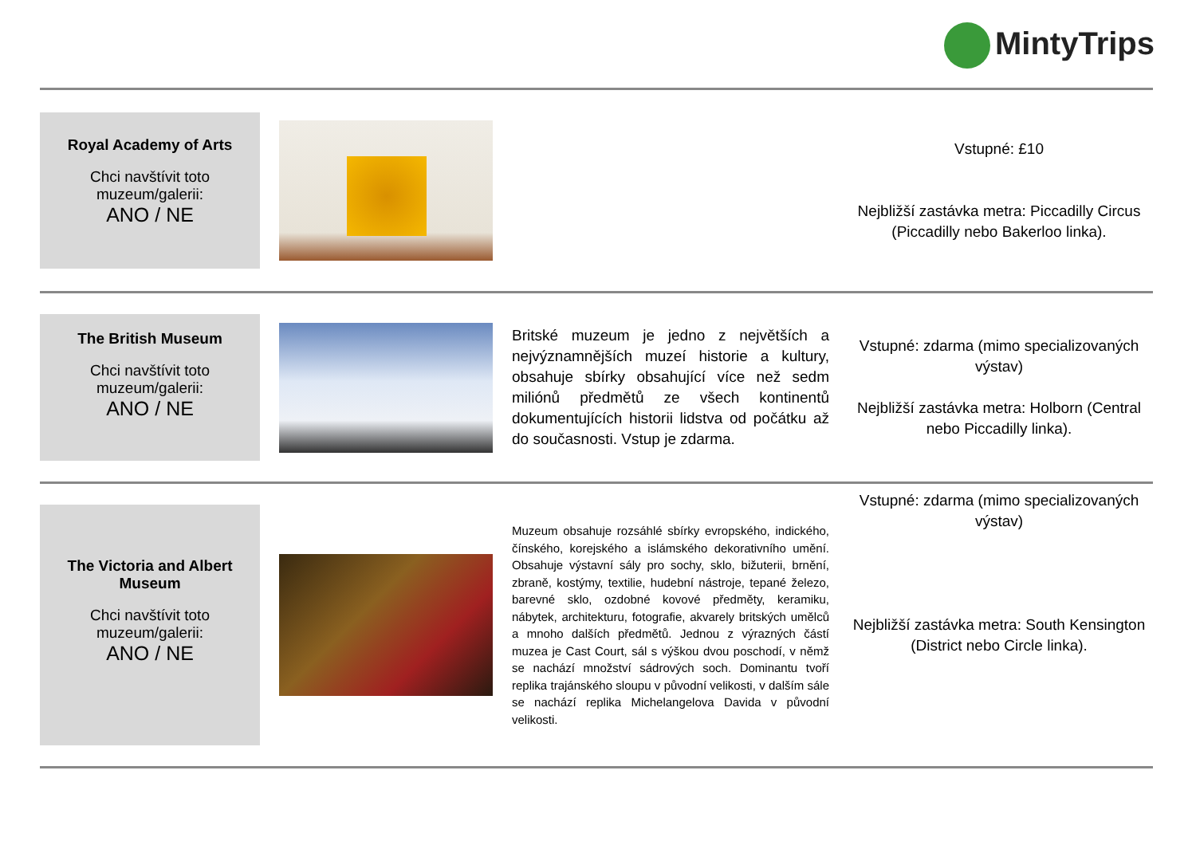MintyTrips
| Royal Academy of Arts Chci navštívit toto muzeum/galerii: ANO / NE | | | Vstupné: £10 Nejbližší zastávka metra: Piccadilly Circus (Piccadilly nebo Bakerloo linka). |
| The British Museum Chci navštívit toto muzeum/galerii: ANO / NE | | Britské muzeum je jedno z největších a nejvýznamnějších muzeí historie a kultury, obsahuje sbírky obsahující více než sedm miliónů předmětů ze všech kontinentů dokumentujících historii lidstva od počátku až do současnosti. Vstup je zdarma. | Vstupné: zdarma (mimo specializovaných výstav) Nejbližší zastávka metra: Holborn (Central nebo Piccadilly linka). |
| The Victoria and Albert Museum Chci navštívit toto muzeum/galerii: ANO / NE | | Muzeum obsahuje rozsáhlé sbírky evropského, indického, čínského, korejského a islámského dekorativního umění. Obsahuje výstavní sály pro sochy, sklo, bižuterii, brnění, zbraně, kostýmy, textilie, hudební nástroje, tepané železo, barevné sklo, ozdobné kovové předměty, keramiku, nábytek, architekturu, fotografie, akvarely britských umělců a mnoho dalších předmětů. Jednou z výrazných částí muzea je Cast Court, sál s výškou dvou poschodí, v němž se nachází množství sádrových soch. Dominantu tvoří replika trajánského sloupu v původní velikosti, v dalším sále se nachází replika Michelangelova Davida v původní velikosti. | Vstupné: zdarma (mimo specializovaných výstav) Nejbližší zastávka metra: South Kensington (District nebo Circle linka). |